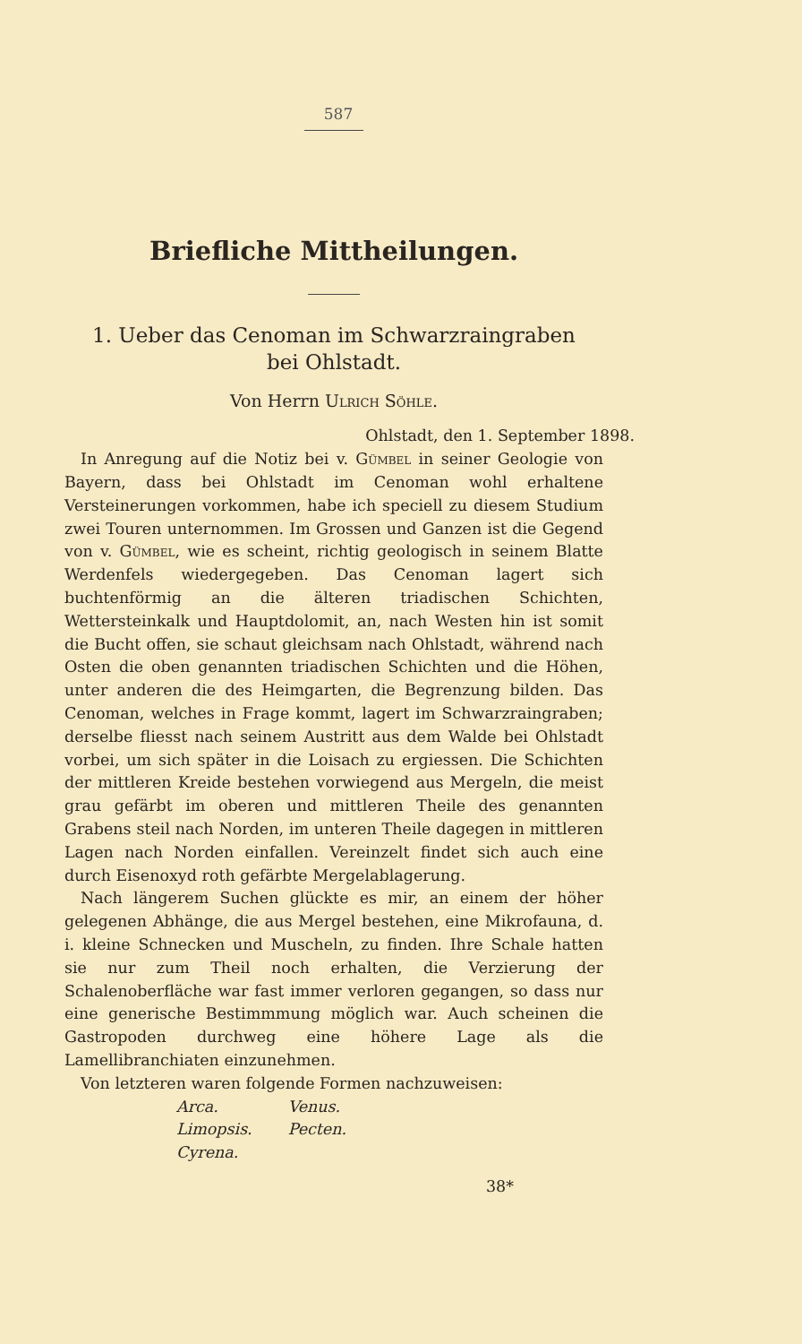587
Briefliche Mittheilungen.
1. Ueber das Cenoman im Schwarzraingraben
bei Ohlstadt.
Von Herrn Ulrich Söhle.
Ohlstadt, den 1. September 1898.
In Anregung auf die Notiz bei v. Gümbel in seiner Geologie von Bayern, dass bei Ohlstadt im Cenoman wohl erhaltene Versteinerungen vorkommen, habe ich speciell zu diesem Studium zwei Touren unternommen. Im Grossen und Ganzen ist die Gegend von v. Gümbel, wie es scheint, richtig geologisch in seinem Blatte Werdenfels wiedergegeben. Das Cenoman lagert sich buchtenförmig an die älteren triadischen Schichten, Wettersteinkalk und Hauptdolomit, an, nach Westen hin ist somit die Bucht offen, sie schaut gleichsam nach Ohlstadt, während nach Osten die oben genannten triadischen Schichten und die Höhen, unter anderen die des Heimgarten, die Begrenzung bilden. Das Cenoman, welches in Frage kommt, lagert im Schwarzraingraben; derselbe fliesst nach seinem Austritt aus dem Walde bei Ohlstadt vorbei, um sich später in die Loisach zu ergiessen. Die Schichten der mittleren Kreide bestehen vorwiegend aus Mergeln, die meist grau gefärbt im oberen und mittleren Theile des genannten Grabens steil nach Norden, im unteren Theile dagegen in mittleren Lagen nach Norden einfallen. Vereinzelt findet sich auch eine durch Eisenoxyd roth gefärbte Mergelablagerung.
Nach längerem Suchen glückte es mir, an einem der höher gelegenen Abhänge, die aus Mergel bestehen, eine Mikrofauna, d. i. kleine Schnecken und Muscheln, zu finden. Ihre Schale hatten sie nur zum Theil noch erhalten, die Verzierung der Schalenoberfläche war fast immer verloren gegangen, so dass nur eine generische Bestimmmung möglich war. Auch scheinen die Gastropoden durchweg eine höhere Lage als die Lamellibranchiaten einzunehmen.
Von letzteren waren folgende Formen nachzuweisen:
| Arca. | Venus. |
| Limopsis. | Pecten. |
| Cyrena. | |
38*